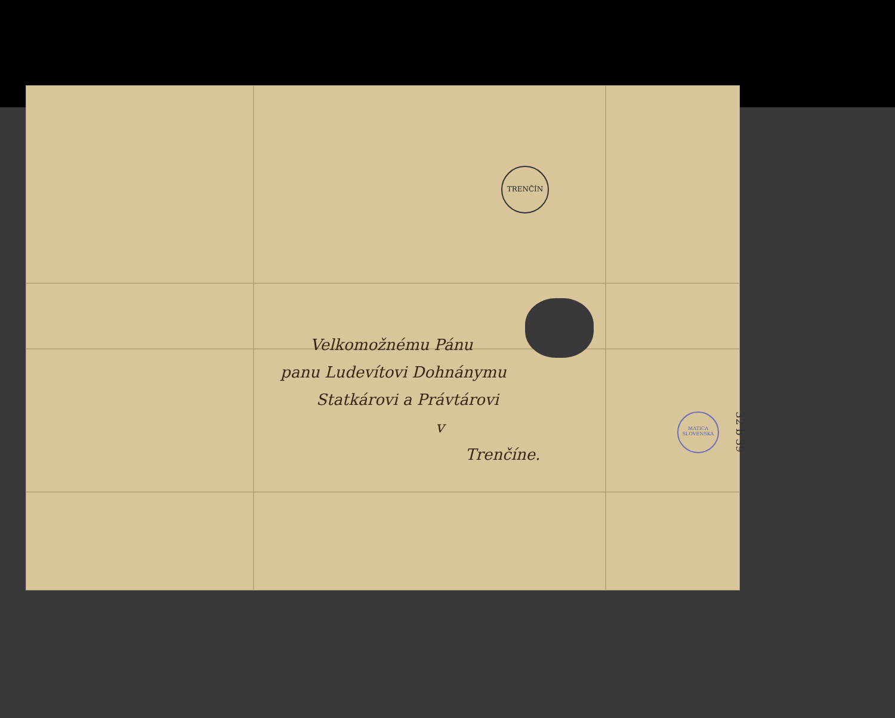TRENČÍN
Velkomožnému Pánu
panu Ludevítovi Dohnánymu
Statkárovi a Právtárovi
v
Trenčíne.
MATICA SLOVENSKÁ
32 b 39